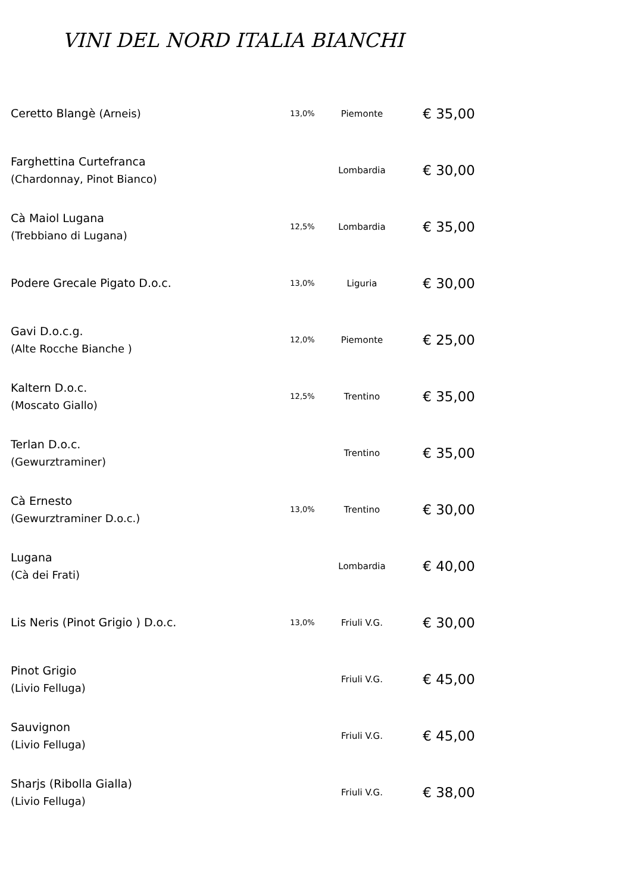VINI DEL NORD ITALIA BIANCHI
| Ceretto Blangè (Arneis) | 13,0% | Piemonte | € 35,00 |
| Farghettina Curtefranca (Chardonnay, Pinot Bianco) | | Lombardia | € 30,00 |
| Cà Maiol Lugana (Trebbiano di Lugana) | 12,5% | Lombardia | € 35,00 |
| Podere Grecale Pigato D.o.c. | 13,0% | Liguria | € 30,00 |
| Gavi D.o.c.g. (Alte Rocche Bianche ) | 12,0% | Piemonte | € 25,00 |
| Kaltern D.o.c. (Moscato Giallo) | 12,5% | Trentino | € 35,00 |
| Terlan D.o.c. (Gewurztraminer) | | Trentino | € 35,00 |
| Cà Ernesto (Gewurztraminer D.o.c.) | 13,0% | Trentino | € 30,00 |
| Lugana (Cà dei Frati) | | Lombardia | € 40,00 |
| Lis Neris (Pinot Grigio ) D.o.c. | 13,0% | Friuli V.G. | € 30,00 |
| Pinot Grigio (Livio Felluga) | | Friuli V.G. | € 45,00 |
| Sauvignon (Livio Felluga) | | Friuli V.G. | € 45,00 |
| Sharjs (Ribolla Gialla) (Livio Felluga) | | Friuli V.G. | € 38,00 |